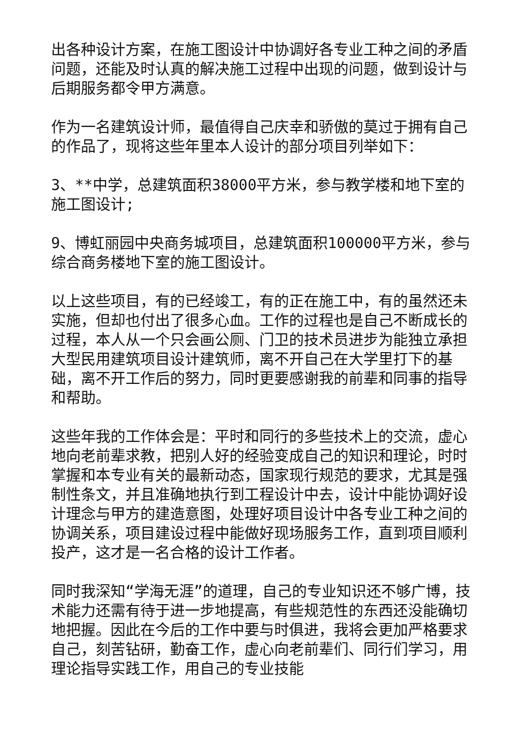出各种设计方案，在施工图设计中协调好各专业工种之间的矛盾问题，还能及时认真的解决施工过程中出现的问题，做到设计与后期服务都令甲方满意。
作为一名建筑设计师，最值得自己庆幸和骄傲的莫过于拥有自己的作品了，现将这些年里本人设计的部分项目列举如下：
3、**中学，总建筑面积38000平方米，参与教学楼和地下室的施工图设计;
9、博虹丽园中央商务城项目，总建筑面积100000平方米，参与综合商务楼地下室的施工图设计。
以上这些项目，有的已经竣工，有的正在施工中，有的虽然还未实施，但却也付出了很多心血。工作的过程也是自己不断成长的过程，本人从一个只会画公厕、门卫的技术员进步为能独立承担大型民用建筑项目设计建筑师，离不开自己在大学里打下的基础，离不开工作后的努力，同时更要感谢我的前辈和同事的指导和帮助。
这些年我的工作体会是：平时和同行的多些技术上的交流，虚心地向老前辈求教，把别人好的经验变成自己的知识和理论，时时掌握和本专业有关的最新动态，国家现行规范的要求，尤其是强制性条文，并且准确地执行到工程设计中去，设计中能协调好设计理念与甲方的建造意图，处理好项目设计中各专业工种之间的协调关系，项目建设过程中能做好现场服务工作，直到项目顺利投产，这才是一名合格的设计工作者。
同时我深知“学海无涯”的道理，自己的专业知识还不够广博，技术能力还需有待于进一步地提高，有些规范性的东西还没能确切地把握。因此在今后的工作中要与时俱进，我将会更加严格要求自己，刻苦钻研，勤奋工作，虚心向老前辈们、同行们学习，用理论指导实践工作，用自己的专业技能